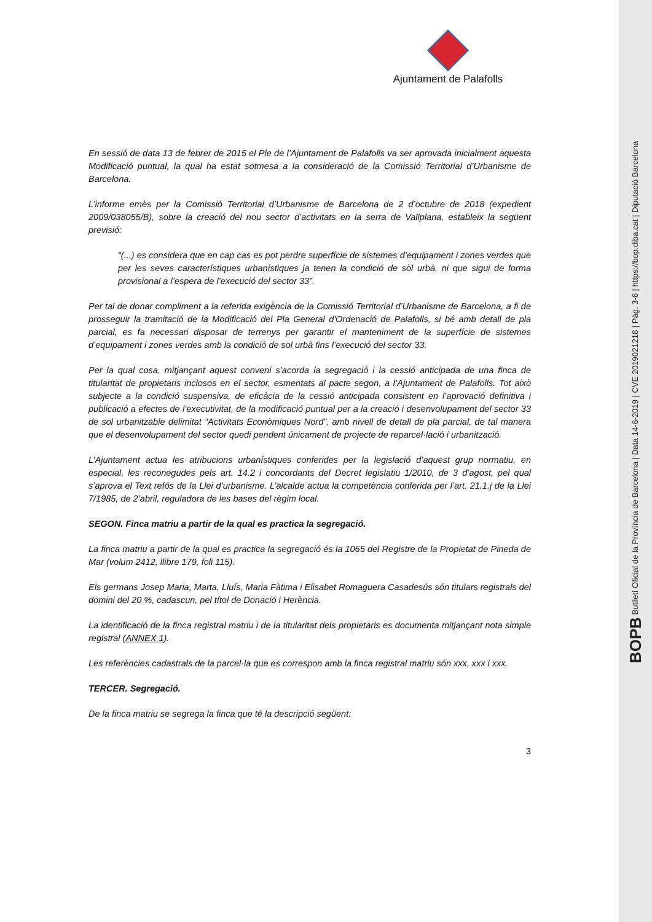BOPB Butlletí Oficial de la Província de Barcelona | Data 14-6-2019 | CVE 2019021218 | Pàg. 3-6 | https://bop.diba.cat | Diputació Barcelona
Ajuntament de Palafolls
En sessió de data 13 de febrer de 2015 el Ple de l’Ajuntament de Palafolls va ser aprovada inicialment aquesta Modificació puntual, la qual ha estat sotmesa a la consideració de la Comissió Territorial d’Urbanisme de Barcelona.
L’informe emès per la Comissió Territorial d’Urbanisme de Barcelona de 2 d’octubre de 2018 (expedient 2009/038055/B), sobre la creació del nou sector d’activitats en la serra de Vallplana, estableix la següent previsió:
“(...) es considera que en cap cas es pot perdre superfície de sistemes d’equipament i zones verdes que per les seves característiques urbanístiques ja tenen la condició de sòl urbà, ni que sigui de forma provisional a l’espera de l’execució del sector 33”.
Per tal de donar compliment a la referida exigència de la Comissió Territorial d’Urbanisme de Barcelona, a fi de prosseguir la tramitació de la Modificació del Pla General d'Ordenació de Palafolls, si bé amb detall de pla parcial, es fa necessari disposar de terrenys per garantir el manteniment de la superfície de sistemes d’equipament i zones verdes amb la condició de sol urbà fins l’execució del sector 33.
Per la qual cosa, mitjançant aquest conveni s’acorda la segregació i la cessió anticipada de una finca de titularitat de propietaris inclosos en el sector, esmentats al pacte segon, a l’Ajuntament de Palafolls. Tot això subjecte a la condició suspensiva, de eficàcia de la cessió anticipada consistent en l’aprovació definitiva i publicació a efectes de l’executivitat, de la modificació puntual per a la creació i desenvolupament del sector 33 de sol urbanitzable delimitat “Activitats Econòmiques Nord”, amb nivell de detall de pla parcial, de tal manera que el desenvolupament del sector quedi pendent únicament de projecte de reparcel·lació i urbanització.
L’Ajuntament actua les atribucions urbanístiques conferides per la legislació d’aquest grup normatiu, en especial, les reconegudes pels art. 14.2 i concordants del Decret legislatiu 1/2010, de 3 d’agost, pel qual s’aprova el Text refós de la Llei d’urbanisme. L’alcalde actua la competència conferida per l’art. 21.1.j de la Llei 7/1985, de 2’abril, reguladora de les bases del règim local.
SEGON. Finca matriu a partir de la qual es practica la segregació.
La finca matriu a partir de la qual es practica la segregació és la 1065 del Registre de la Propietat de Pineda de Mar (volum 2412, llibre 179, foli 115).
Els germans Josep Maria, Marta, Lluís, Maria Fàtima i Elisabet Romaguera Casadesús són titulars registrals del domini del 20 %, cadascun, pel títol de Donació i Herència.
La identificació de la finca registral matriu i de la titularitat dels propietaris es documenta mitjançant nota simple registral (ANNEX 1).
Les referències cadastrals de la parcel·la que es correspon amb la finca registral matriu són xxx, xxx i xxx.
TERCER. Segregació.
De la finca matriu se segrega la finca que té la descripció següent:
3